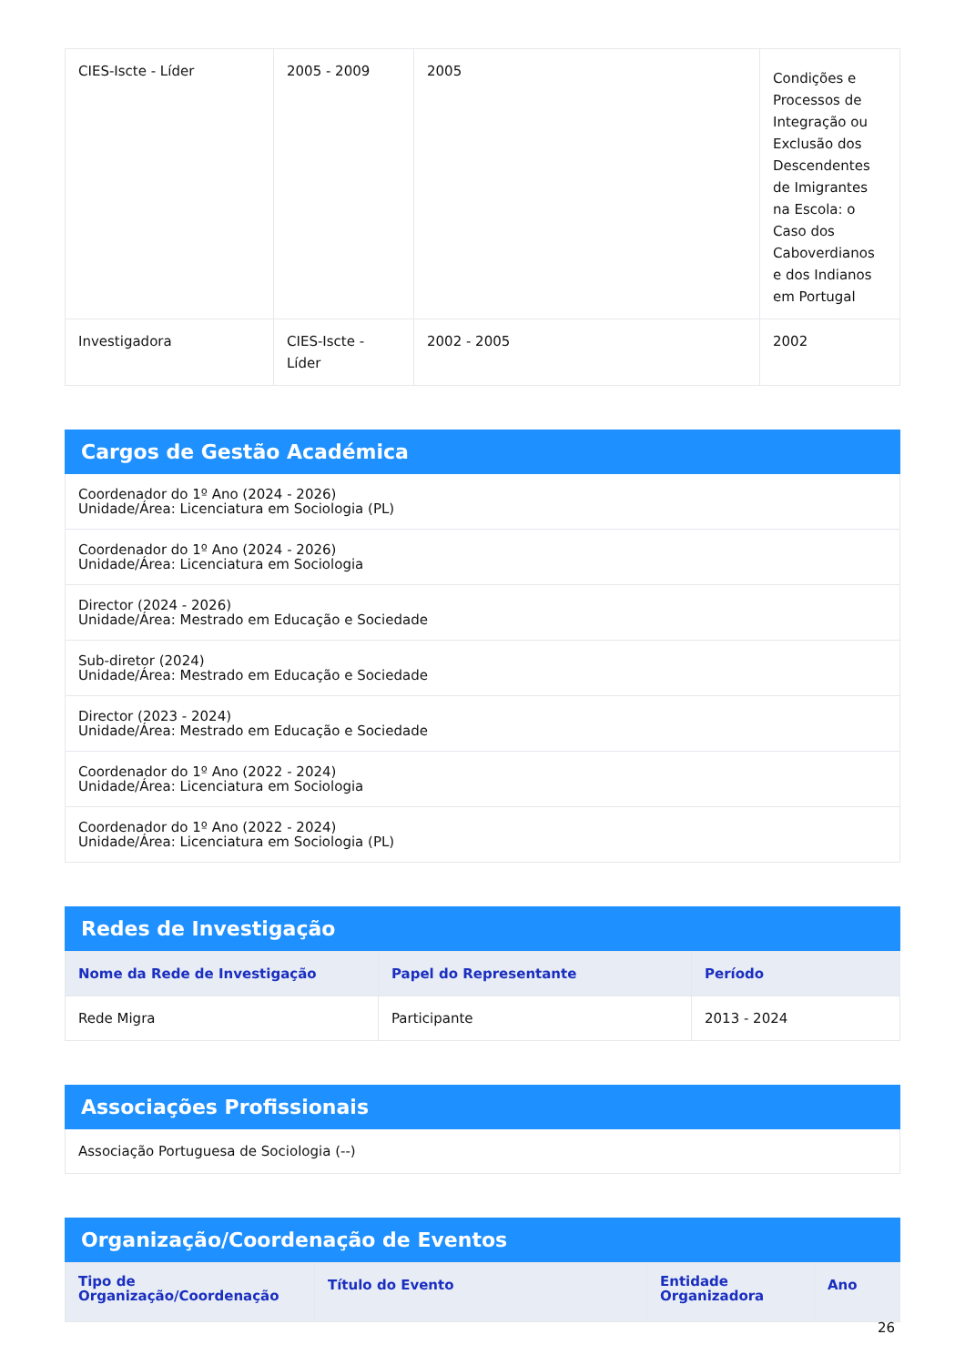| CIES-Iscte - Líder | 2005 - 2009 | 2005 | Condições e Processos de Integração ou Exclusão dos Descendentes de Imigrantes na Escola: o Caso dos Caboverdianos e dos Indianos em Portugal |
| Investigadora | CIES-Iscte - Líder | 2002 - 2005 | 2002 |
Cargos de Gestão Académica
Coordenador do 1º Ano (2024 - 2026)
Unidade/Área: Licenciatura em Sociologia (PL)
Coordenador do 1º Ano (2024 - 2026)
Unidade/Área: Licenciatura em Sociologia
Director (2024 - 2026)
Unidade/Área: Mestrado em Educação e Sociedade
Sub-diretor (2024)
Unidade/Área: Mestrado em Educação e Sociedade
Director (2023 - 2024)
Unidade/Área: Mestrado em Educação e Sociedade
Coordenador do 1º Ano (2022 - 2024)
Unidade/Área: Licenciatura em Sociologia
Coordenador do 1º Ano (2022 - 2024)
Unidade/Área: Licenciatura em Sociologia (PL)
Redes de Investigação
| Nome da Rede de Investigação | Papel do Representante | Período |
| --- | --- | --- |
| Rede Migra | Participante | 2013 - 2024 |
Associações Profissionais
Associação Portuguesa de Sociologia (--)
Organização/Coordenação de Eventos
| Tipo de Organização/Coordenação | Título do Evento | Entidade Organizadora | Ano |
| --- | --- | --- | --- |
26